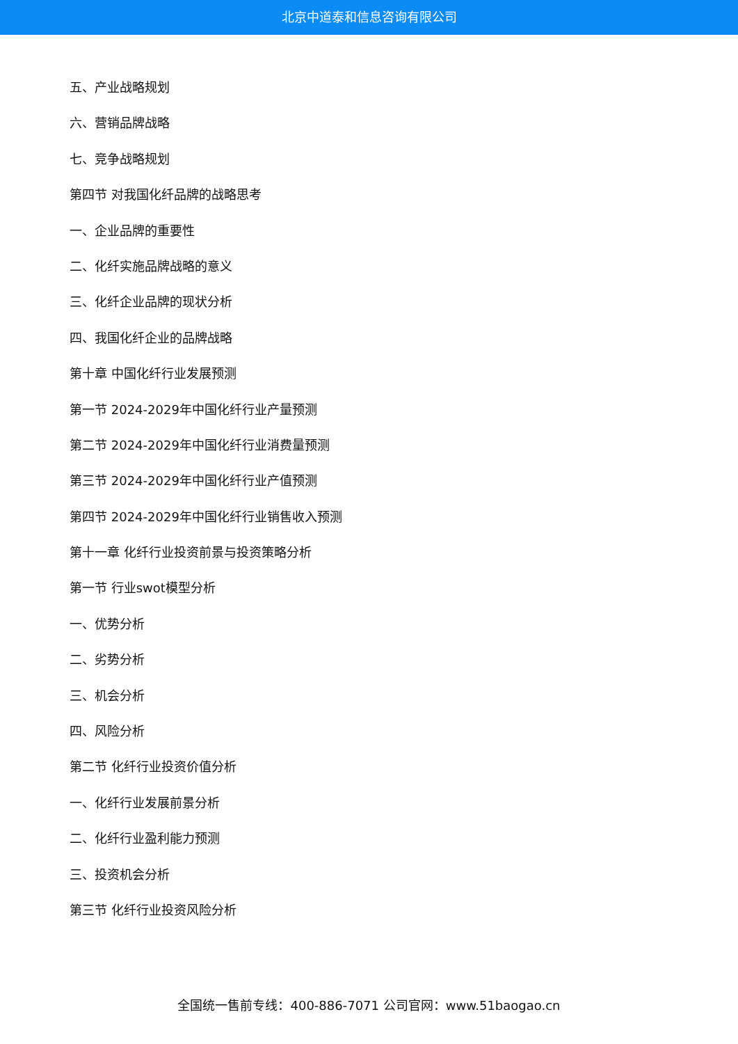北京中道泰和信息咨询有限公司
五、产业战略规划
六、营销品牌战略
七、竞争战略规划
第四节 对我国化纤品牌的战略思考
一、企业品牌的重要性
二、化纤实施品牌战略的意义
三、化纤企业品牌的现状分析
四、我国化纤企业的品牌战略
第十章 中国化纤行业发展预测
第一节 2024-2029年中国化纤行业产量预测
第二节 2024-2029年中国化纤行业消费量预测
第三节 2024-2029年中国化纤行业产值预测
第四节 2024-2029年中国化纤行业销售收入预测
第十一章 化纤行业投资前景与投资策略分析
第一节 行业swot模型分析
一、优势分析
二、劣势分析
三、机会分析
四、风险分析
第二节 化纤行业投资价值分析
一、化纤行业发展前景分析
二、化纤行业盈利能力预测
三、投资机会分析
第三节 化纤行业投资风险分析
全国统一售前专线：400-886-7071 公司官网：www.51baogao.cn